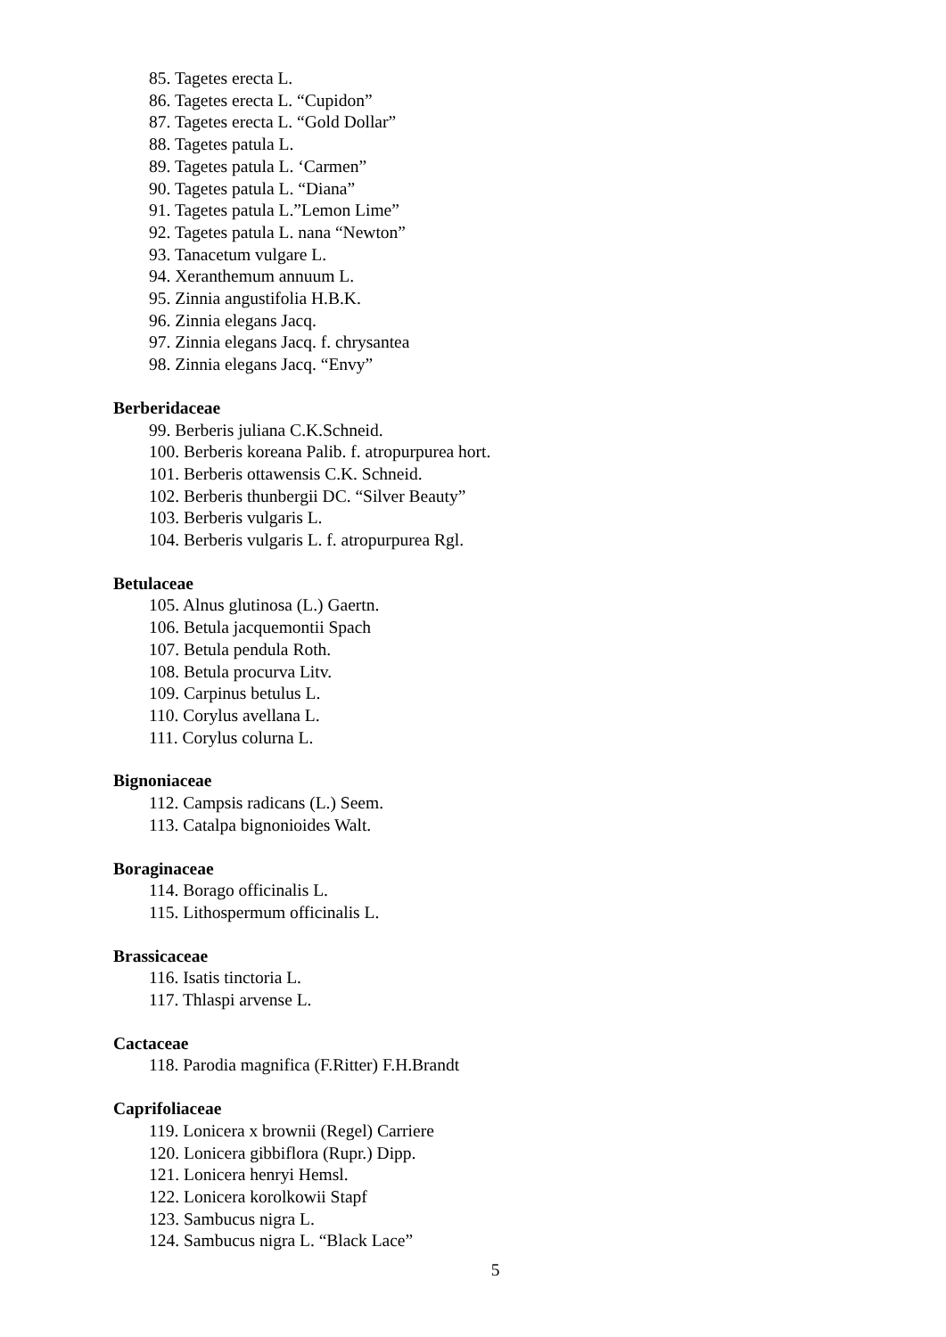85. Tagetes erecta L.
86. Tagetes erecta L. “Cupidon”
87. Tagetes erecta L. “Gold Dollar”
88. Tagetes patula L.
89. Tagetes patula L. ‘Carmen”
90. Tagetes patula L. “Diana”
91. Tagetes patula L.”Lemon Lime”
92. Tagetes patula L. nana “Newton”
93. Tanacetum vulgare L.
94. Xeranthemum annuum L.
95. Zinnia angustifolia H.B.K.
96. Zinnia elegans Jacq.
97. Zinnia elegans Jacq. f. chrysantea
98. Zinnia elegans Jacq. “Envy”
Berberidaceae
99. Berberis juliana C.K.Schneid.
100. Berberis koreana Palib. f. atropurpurea hort.
101. Berberis ottawensis C.K. Schneid.
102. Berberis thunbergii DC. “Silver Beauty”
103. Berberis vulgaris L.
104. Berberis vulgaris L. f. atropurpurea Rgl.
Betulaceae
105. Alnus glutinosa (L.) Gaertn.
106. Betula jacquemontii Spach
107. Betula pendula Roth.
108. Betula procurva Litv.
109. Carpinus betulus L.
110. Corylus avellana L.
111. Corylus colurna L.
Bignoniaceae
112. Campsis radicans (L.) Seem.
113. Catalpa bignonioides Walt.
Boraginaceae
114. Borago officinalis L.
115. Lithospermum officinalis L.
Brassicaceae
116. Isatis tinctoria L.
117. Thlaspi arvense L.
Cactaceae
118. Parodia magnifica (F.Ritter) F.H.Brandt
Caprifoliaceae
119. Lonicera x brownii (Regel) Carriere
120. Lonicera gibbiflora (Rupr.) Dipp.
121. Lonicera henryi Hemsl.
122. Lonicera korolkowii Stapf
123. Sambucus nigra L.
124. Sambucus nigra L. “Black Lace”
5